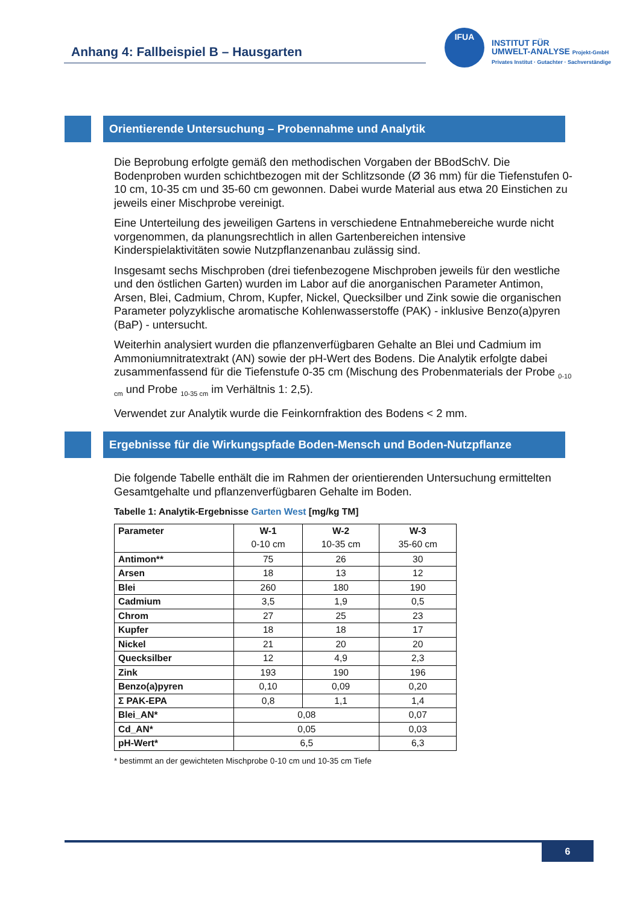Anhang 4: Fallbeispiel B – Hausgarten
IFUA
INSTITUT FÜR
UMWELT-ANALYSE Projekt-GmbH
Privates Institut · Gutachter · Sachverständige
Orientierende Untersuchung – Probennahme und Analytik
Die Beprobung erfolgte gemäß den methodischen Vorgaben der BBodSchV. Die Bodenproben wurden schichtbezogen mit der Schlitzsonde (Ø 36 mm) für die Tiefenstufen 0-10 cm, 10-35 cm und 35-60 cm gewonnen. Dabei wurde Material aus etwa 20 Einstichen zu jeweils einer Mischprobe vereinigt.
Eine Unterteilung des jeweiligen Gartens in verschiedene Entnahmebereiche wurde nicht vorgenommen, da planungsrechtlich in allen Gartenbereichen intensive Kinderspielaktivitäten sowie Nutzpflanzenanbau zulässig sind.
Insgesamt sechs Mischproben (drei tiefenbezogene Mischproben jeweils für den westliche und den östlichen Garten) wurden im Labor auf die anorganischen Parameter Antimon, Arsen, Blei, Cadmium, Chrom, Kupfer, Nickel, Quecksilber und Zink sowie die organischen Parameter polyzyklische aromatische Kohlenwasserstoffe (PAK) - inklusive Benzo(a)pyren (BaP) - untersucht.
Weiterhin analysiert wurden die pflanzenverfügbaren Gehalte an Blei und Cadmium im Ammoniumnitratextrakt (AN) sowie der pH-Wert des Bodens. Die Analytik erfolgte dabei zusammenfassend für die Tiefenstufe 0-35 cm (Mischung des Probenmaterials der Probe <sub>0-10 cm</sub> und Probe <sub>10-35 cm</sub> im Verhältnis 1: 2,5).
Verwendet zur Analytik wurde die Feinkornfraktion des Bodens < 2 mm.
Ergebnisse für die Wirkungspfade Boden-Mensch und Boden-Nutzpflanze
Die folgende Tabelle enthält die im Rahmen der orientierenden Untersuchung ermittelten Gesamtgehalte und pflanzenverfügbaren Gehalte im Boden.
Tabelle 1: Analytik-Ergebnisse Garten West [mg/kg TM]
| Parameter | W-1 0-10 cm | W-2 10-35 cm | W-3 35-60 cm |
| --- | --- | --- | --- |
| Antimon** | 75 | 26 | 30 |
| Arsen | 18 | 13 | 12 |
| Blei | 260 | 180 | 190 |
| Cadmium | 3,5 | 1,9 | 0,5 |
| Chrom | 27 | 25 | 23 |
| Kupfer | 18 | 18 | 17 |
| Nickel | 21 | 20 | 20 |
| Quecksilber | 12 | 4,9 | 2,3 |
| Zink | 193 | 190 | 196 |
| Benzo(a)pyren | 0,10 | 0,09 | 0,20 |
| Σ PAK-EPA | 0,8 | 1,1 | 1,4 |
| Blei_AN* | 0,08 | | 0,07 |
| Cd_AN* | 0,05 | | 0,03 |
| pH-Wert* | 6,5 | | 6,3 |
* bestimmt an der gewichteten Mischprobe 0-10 cm und 10-35 cm Tiefe
6